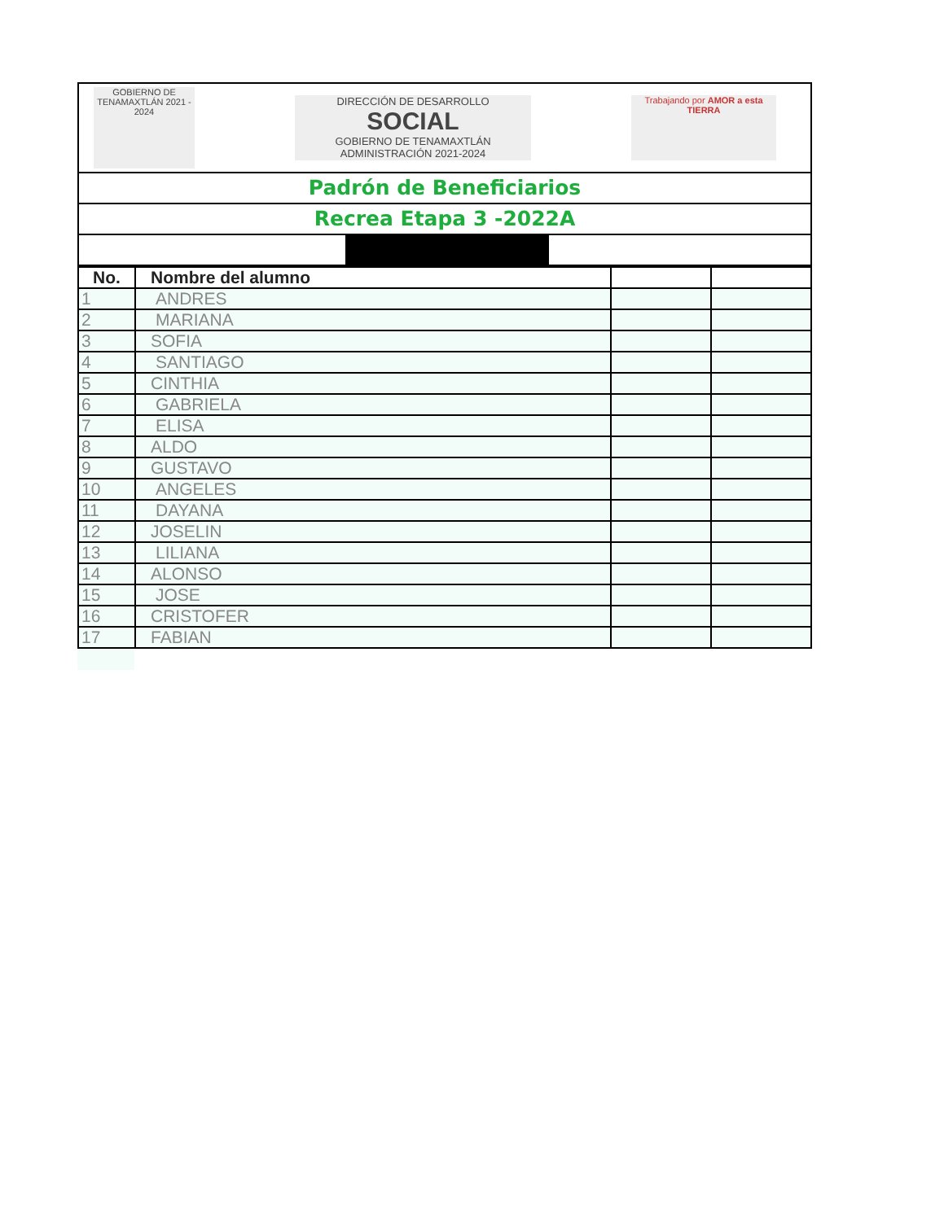GOBIERNO DE TENAMAXTLÁN 2021 - 2024
DIRECCIÓN DE DESARROLLO
SOCIAL
GOBIERNO DE TENAMAXTLÁN ADMINISTRACIÓN 2021-2024
Trabajando por AMOR a esta TIERRA
Padrón de Beneficiarios
Recrea Etapa 3 -2022A
| No. | Nombre del alumno | | |
| --- | --- | --- | --- |
| 1 | ANDRES | | |
| 2 | MARIANA | | |
| 3 | SOFIA | | |
| 4 | SANTIAGO | | |
| 5 | CINTHIA | | |
| 6 | GABRIELA | | |
| 7 | ELISA | | |
| 8 | ALDO | | |
| 9 | GUSTAVO | | |
| 10 | ANGELES | | |
| 11 | DAYANA | | |
| 12 | JOSELIN | | |
| 13 | LILIANA | | |
| 14 | ALONSO | | |
| 15 | JOSE | | |
| 16 | CRISTOFER | | |
| 17 | FABIAN | | |